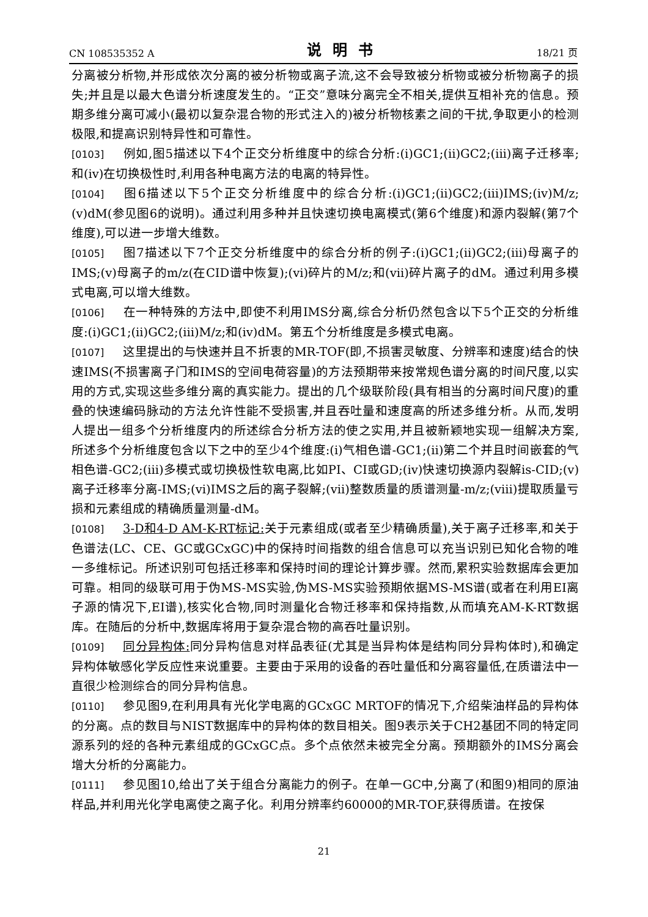CN 108535352 A 说明书 18/21 页
分离被分析物,并形成依次分离的被分析物或离子流,这不会导致被分析物或被分析物离子的损失;并且是以最大色谱分析速度发生的。“正交”意味分离完全不相关,提供互相补充的信息。预期多维分离可减小(最初以复杂混合物的形式注入的)被分析物核素之间的干扰,争取更小的检测极限,和提高识别特异性和可靠性。
[0103] 例如,图5描述以下4个正交分析维度中的综合分析:(i)GC1;(ii)GC2;(iii)离子迁移率;和(iv)在切换极性时,利用各种电离方法的电离的特异性。
[0104] 图6描述以下5个正交分析维度中的综合分析:(i)GC1;(ii)GC2;(iii)IMS;(iv)M/z;(v)dM(参见图6的说明)。通过利用多种并且快速切换电离模式(第6个维度)和源内裂解(第7个维度),可以进一步增大维数。
[0105] 图7描述以下7个正交分析维度中的综合分析的例子:(i)GC1;(ii)GC2;(iii)母离子的IMS;(v)母离子的m/z(在CID谱中恢复);(vi)碎片的M/z;和(vii)碎片离子的dM。通过利用多模式电离,可以增大维数。
[0106] 在一种特殊的方法中,即使不利用IMS分离,综合分析仍然包含以下5个正交的分析维度:(i)GC1;(ii)GC2;(iii)M/z;和(iv)dM。第五个分析维度是多模式电离。
[0107] 这里提出的与快速并且不折衷的MR-TOF(即,不损害灵敏度、分辨率和速度)结合的快速IMS(不损害离子门和IMS的空间电荷容量)的方法预期带来按常规色谱分离的时间尺度,以实用的方式,实现这些多维分离的真实能力。提出的几个级联阶段(具有相当的分离时间尺度)的重叠的快速编码脉动的方法允许性能不受损害,并且吞吐量和速度高的所述多维分析。从而,发明人提出一组多个分析维度内的所述综合分析方法的使之实用,并且被新颖地实现一组解决方案,所述多个分析维度包含以下之中的至少4个维度:(i)气相色谱-GC1;(ii)第二个并且时间嵌套的气相色谱-GC2;(iii)多模式或切换极性软电离,比如PI、CI或GD;(iv)快速切换源内裂解is-CID;(v)离子迁移率分离-IMS;(vi)IMS之后的离子裂解;(vii)整数质量的质谱测量-m/z;(viii)提取质量亏损和元素组成的精确质量测量-dM。
[0108] 3-D和4-D AM-K-RT标记: 关于元素组成(或者至少精确质量),关于离子迁移率,和关于色谱法(LC、CE、GC或GCxGC)中的保持时间指数的组合信息可以充当识别已知化合物的唯一多维标记。所述识别可包括迁移率和保持时间的理论计算步骤。然而,累积实验数据库会更加可靠。相同的级联可用于伪MS-MS实验,伪MS-MS实验预期依据MS-MS谱(或者在利用EI离子源的情况下,EI谱),核实化合物,同时测量化合物迁移率和保持指数,从而填充AM-K-RT数据库。在随后的分析中,数据库将用于复杂混合物的高吞吐量识别。
[0109] 同分异构体: 同分异构信息对样品表征(尤其是当异构体是结构同分异构体时),和确定异构体敏感化学反应性来说重要。主要由于采用的设备的吞吐量低和分离容量低,在质谱法中一直很少检测综合的同分异构信息。
[0110] 参见图9,在利用具有光化学电离的GCxGC MRTOF的情况下,介绍柴油样品的异构体的分离。点的数目与NIST数据库中的异构体的数目相关。图9表示关于CH2基团不同的特定同源系列的烃的各种元素组成的GCxGC点。多个点依然未被完全分离。预期额外的IMS分离会增大分析的分离能力。
[0111] 参见图10,给出了关于组合分离能力的例子。在单一GC中,分离了(和图9)相同的原油样品,并利用光化学电离使之离子化。利用分辨率约60000的MR-TOF,获得质谱。在按保
21